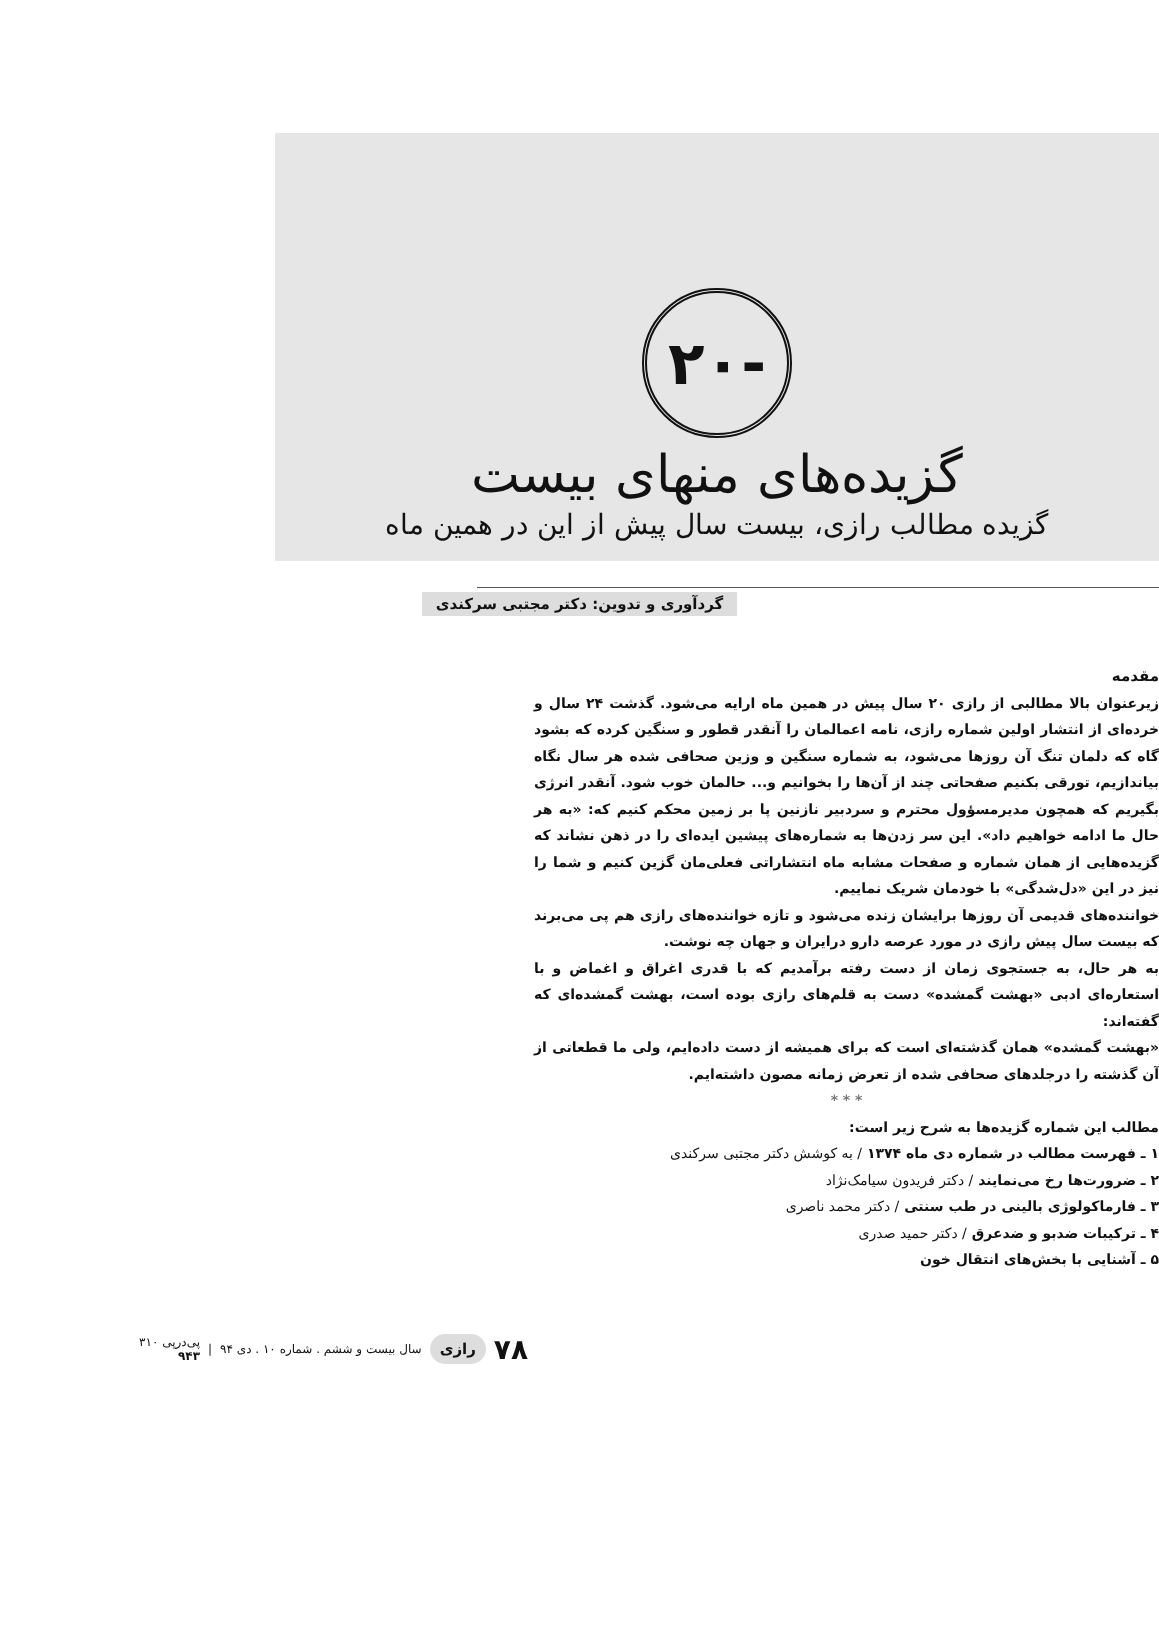-۲۰
گزیده‌های منهای بیست
گزیده مطالب رازی، بیست سال پیش از این در همین ماه
گردآوری و تدوین: دکتر مجتبی سرکندی
مقدمه
زیرعنوان بالا مطالبی از رازی ۲۰ سال پیش در همین ماه ارایه می‌شود. گذشت ۲۴ سال و خرده‌ای از انتشار اولین شماره رازی، نامه اعمالمان را آنقدر قطور و سنگین کرده که بشود گاه که دلمان تنگ آن روزها می‌شود، به شماره سنگین و وزین صحافی شده هر سال نگاه بیاندازیم، تورقی بکنیم صفحاتی چند از آن‌ها را بخوانیم و... حالمان خوب شود. آنقدر انرژی بگیریم که همچون مدیرمسؤول محترم و سردبیر نازنین پا بر زمین محکم کنیم که: «به هر حال ما ادامه خواهیم داد». این سر زدن‌ها به شماره‌های پیشین ایده‌ای را در ذهن نشاند که گزیده‌هایی از همان شماره و صفحات مشابه ماه انتشاراتی فعلی‌مان گزین کنیم و شما را نیز در این «دل‌شدگی» با خودمان شریک نماییم.
خواننده‌های قدیمی آن روزها برایشان زنده می‌شود و تازه خواننده‌های رازی هم پی می‌برند که بیست سال پیش رازی در مورد عرصه دارو درایران و جهان چه نوشت.
به هر حال، به جستجوی زمان از دست رفته برآمدیم که با قدری اغراق و اغماض و با استعاره‌ای ادبی «بهشت گمشده» دست به قلم‌های رازی بوده است، بهشت گمشده‌ای که گفته‌اند:
«بهشت گمشده» همان گذشته‌ای است که برای همیشه از دست داده‌ایم، ولی ما قطعاتی از آن گذشته را درجلدهای صحافی شده از تعرض زمانه مصون داشته‌ایم.
* * *
مطالب این شماره گزیده‌ها به شرح زیر است:
۱ ـ فهرست مطالب در شماره دی ماه ۱۳۷۴ / به کوشش دکتر مجتبی سرکندی
۲ ـ ضرورت‌ها رخ می‌نمایند / دکتر فریدون سیامک‌نژاد
۳ ـ فارماکولوژی بالینی در طب سنتی / دکتر محمد ناصری
۴ ـ ترکیبات ضدبو و ضدعرق / دکتر حمید صدری
۵ ـ آشنایی با بخش‌های انتقال خون
۷۸ رازی سال بیست و ششم . شماره ۱۰ . دی ۹۴ | پی‌درپی ۳۱۰
۹۴۳